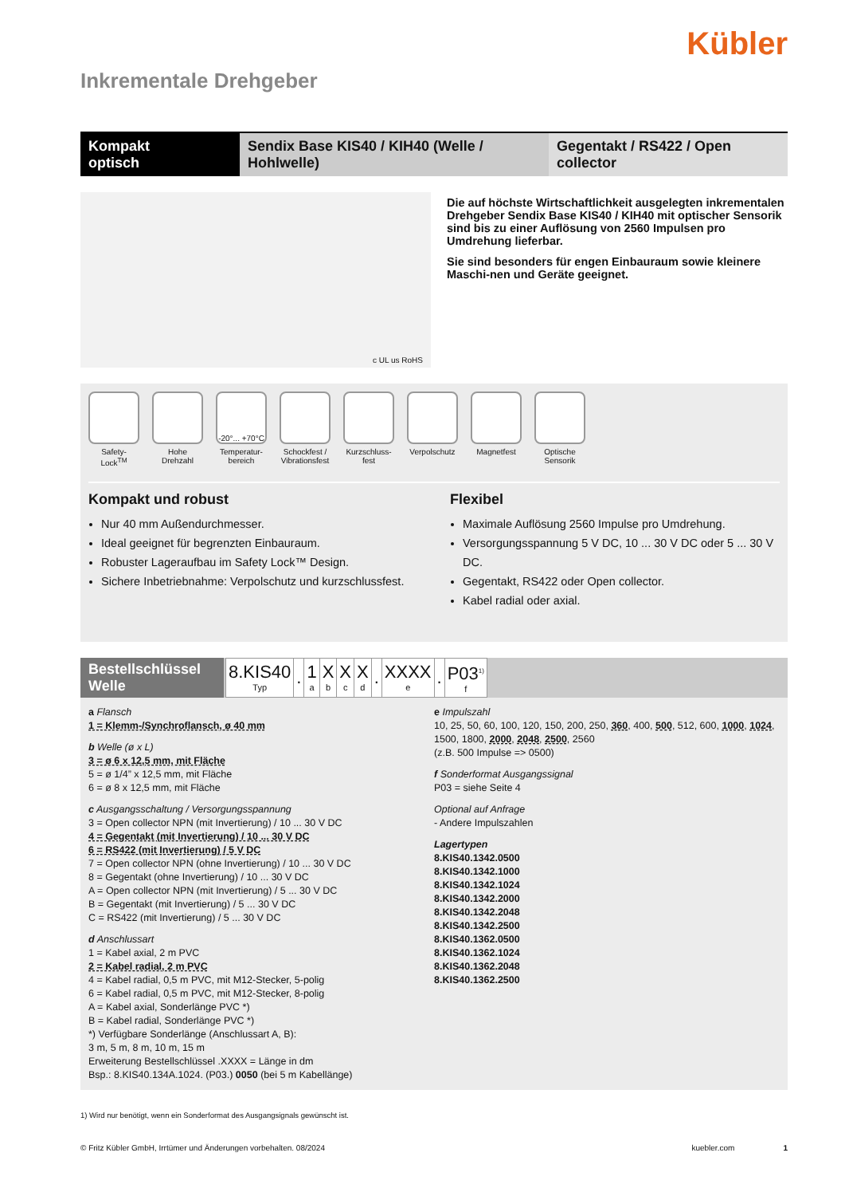Kübler
Inkrementale Drehgeber
Kompakt
optisch
Sendix Base KIS40 / KIH40 (Welle / Hohlwelle)
Gegentakt / RS422 / Open collector
c UL us RoHS
Die auf höchste Wirtschaftlichkeit ausgelegten inkrementalen Drehgeber Sendix Base KIS40 / KIH40 mit optischer Sensorik sind bis zu einer Auflösung von 2560 Impulsen pro Umdrehung lieferbar.
Sie sind besonders für engen Einbauraum sowie kleinere Maschi-nen und Geräte geeignet.
Safety-Lock<sup>TM</sup>
Hohe Drehzahl
-20°... +70°C
Temperatur-bereich
Schockfest / Vibrationsfest
Kurzschluss-fest
Verpolschutz
Magnetfest Optische Sensorik
Kompakt und robust
Nur 40 mm Außendurchmesser.
Ideal geeignet für begrenzten Einbauraum.
Robuster Lageraufbau im Safety Lock™ Design.
Sichere Inbetriebnahme: Verpolschutz und kurzschlussfest.
Flexibel
Maximale Auflösung 2560 Impulse pro Umdrehung.
Versorgungsspannung 5 V DC, 10 ... 30 V DC oder 5 ... 30 V DC.
Gegentakt, RS422 oder Open collector.
Kabel radial oder axial.
Bestellschlüssel
Welle
| 8.KIS40 Typ | . | 1 a | X b | X c | X d | . | XXXX e | . | P03<sup>1)</sup> f |
a Flansch
1 = Klemm-/Synchroflansch, ø 40 mm
b Welle (ø x L)
3 = ø 6 x 12,5 mm, mit Fläche
5 = ø 1/4” x 12,5 mm, mit Fläche
6 = ø 8 x 12,5 mm, mit Fläche
c Ausgangsschaltung / Versorgungsspannung
3 = Open collector NPN (mit Invertierung) / 10 ... 30 V DC
4 = Gegentakt (mit Invertierung) / 10 ... 30 V DC
6 = RS422 (mit Invertierung) / 5 V DC
7 = Open collector NPN (ohne Invertierung) / 10 ... 30 V DC
8 = Gegentakt (ohne Invertierung) / 10 ... 30 V DC
A = Open collector NPN (mit Invertierung) / 5 ... 30 V DC
B = Gegentakt (mit Invertierung) / 5 ... 30 V DC
C = RS422 (mit Invertierung) / 5 ... 30 V DC
d Anschlussart
1 = Kabel axial, 2 m PVC
2 = Kabel radial, 2 m PVC
4 = Kabel radial, 0,5 m PVC, mit M12-Stecker, 5-polig
6 = Kabel radial, 0,5 m PVC, mit M12-Stecker, 8-polig
A = Kabel axial, Sonderlänge PVC *)
B = Kabel radial, Sonderlänge PVC *)
*) Verfügbare Sonderlänge (Anschlussart A, B):
3 m, 5 m, 8 m, 10 m, 15 m
Erweiterung Bestellschlüssel .XXXX = Länge in dm
Bsp.: 8.KIS40.134A.1024. (P03.) 0050 (bei 5 m Kabellänge)
e Impulszahl
10, 25, 50, 60, 100, 120, 150, 200, 250, 360, 400, 500, 512, 600, 1000, 1024, 1500, 1800, 2000, 2048, 2500, 2560
(z.B. 500 Impulse => 0500)
f Sonderformat Ausgangssignal
P03 = siehe Seite 4
Optional auf Anfrage
- Andere Impulszahlen
Lagertypen
8.KIS40.1342.0500
8.KIS40.1342.1000
8.KIS40.1342.1024
8.KIS40.1342.2000
8.KIS40.1342.2048
8.KIS40.1342.2500
8.KIS40.1362.0500
8.KIS40.1362.1024
8.KIS40.1362.2048
8.KIS40.1362.2500
1) Wird nur benötigt, wenn ein Sonderformat des Ausgangsignals gewünscht ist.
© Fritz Kübler GmbH, Irrtümer und Änderungen vorbehalten. 08/2024 kuebler.com 1